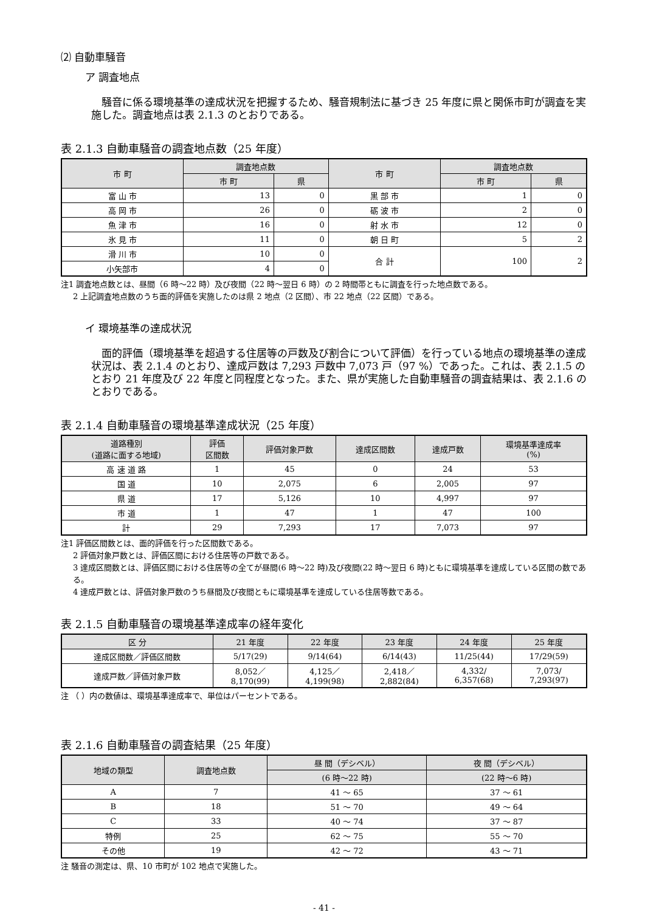⑵ 自動車騒音
ア 調査地点
騒音に係る環境基準の達成状況を把握するため、騒音規制法に基づき 25 年度に県と関係市町が調査を実施した。調査地点は表 2.1.3 のとおりである。
表 2.1.3 自動車騒音の調査地点数（25 年度）
| 市 町 | 調査地点数 | | 市 町 | 調査地点数 | |
| --- | --- | --- | --- | --- | --- |
| | 市 町 | 県 | | 市 町 | 県 |
| 富 山 市 | 13 | 0 | 黒 部 市 | 1 | 0 |
| 高 岡 市 | 26 | 0 | 砺 波 市 | 2 | 0 |
| 魚 津 市 | 16 | 0 | 射 水 市 | 12 | 0 |
| 氷 見 市 | 11 | 0 | 朝 日 町 | 5 | 2 |
| 滑 川 市 | 10 | 0 | 合 計 | 100 | 2 |
| 小矢部市 | 4 | 0 | | | |
注1 調査地点数とは、昼間（6 時～22 時）及び夜間（22 時～翌日 6 時）の 2 時間帯ともに調査を行った地点数である。
2 上記調査地点数のうち面的評価を実施したのは県 2 地点（2 区間）、市 22 地点（22 区間）である。
イ 環境基準の達成状況
面的評価（環境基準を超過する住居等の戸数及び割合について評価）を行っている地点の環境基準の達成状況は、表 2.1.4 のとおり、達成戸数は 7,293 戸数中 7,073 戸（97 %）であった。これは、表 2.1.5 のとおり 21 年度及び 22 年度と同程度となった。また、県が実施した自動車騒音の調査結果は、表 2.1.6 のとおりである。
表 2.1.4 自動車騒音の環境基準達成状況（25 年度）
| 道路種別 (道路に面する地域) | 評価 区間数 | 評価対象戸数 | 達成区間数 | 達成戸数 | 環境基準達成率 (%) |
| --- | --- | --- | --- | --- | --- |
| 高 速 道 路 | 1 | 45 | 0 | 24 | 53 |
| 国 道 | 10 | 2,075 | 6 | 2,005 | 97 |
| 県 道 | 17 | 5,126 | 10 | 4,997 | 97 |
| 市 道 | 1 | 47 | 1 | 47 | 100 |
| 計 | 29 | 7,293 | 17 | 7,073 | 97 |
注1 評価区間数とは、面的評価を行った区間数である。
2 評価対象戸数とは、評価区間における住居等の戸数である。
3 達成区間数とは、評価区間における住居等の全てが昼間(6 時～22 時)及び夜間(22 時～翌日 6 時)ともに環境基準を達成している区間の数である。
4 達成戸数とは、評価対象戸数のうち昼間及び夜間ともに環境基準を達成している住居等数である。
表 2.1.5 自動車騒音の環境基準達成率の経年変化
| 区 分 | 21 年度 | 22 年度 | 23 年度 | 24 年度 | 25 年度 |
| --- | --- | --- | --- | --- | --- |
| 達成区間数／評価区間数 | 5/17(29) | 9/14(64) | 6/14(43) | 11/25(44) | 17/29(59) |
| 達成戸数／評価対象戸数 | 8,052／ 8,170(99) | 4,125／ 4,199(98) | 2,418／ 2,882(84) | 4,332/ 6,357(68) | 7,073/ 7,293(97) |
注 （ ）内の数値は、環境基準達成率で、単位はパーセントである。
表 2.1.6 自動車騒音の調査結果（25 年度）
| 地域の類型 | 調査地点数 | 昼 間（デシベル） | 夜 間（デシベル） |
| --- | --- | --- | --- |
| | | (6 時～22 時) | (22 時～6 時) |
| A | 7 | 41 ～ 65 | 37 ～ 61 |
| B | 18 | 51 ～ 70 | 49 ～ 64 |
| C | 33 | 40 ～ 74 | 37 ～ 87 |
| 特例 | 25 | 62 ～ 75 | 55 ～ 70 |
| その他 | 19 | 42 ～ 72 | 43 ～ 71 |
注 騒音の測定は、県、10 市町が 102 地点で実施した。
- 41 -